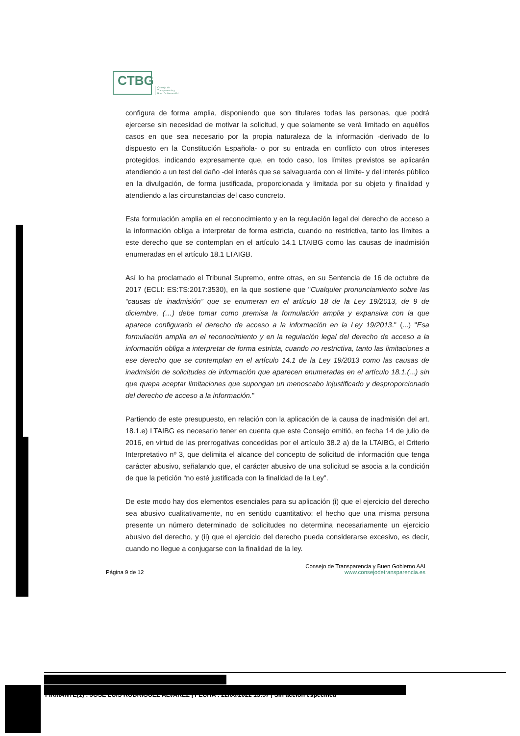CTBG
Consejo de
Transparencia y
Buen Gobierno AAI
configura de forma amplia, disponiendo que son titulares todas las personas, que podrá ejercerse sin necesidad de motivar la solicitud, y que solamente se verá limitado en aquéllos casos en que sea necesario por la propia naturaleza de la información -derivado de lo dispuesto en la Constitución Española- o por su entrada en conflicto con otros intereses protegidos, indicando expresamente que, en todo caso, los límites previstos se aplicarán atendiendo a un test del daño -del interés que se salvaguarda con el límite- y del interés público en la divulgación, de forma justificada, proporcionada y limitada por su objeto y finalidad y atendiendo a las circunstancias del caso concreto.
Esta formulación amplia en el reconocimiento y en la regulación legal del derecho de acceso a la información obliga a interpretar de forma estricta, cuando no restrictiva, tanto los límites a este derecho que se contemplan en el artículo 14.1 LTAIBG como las causas de inadmisión enumeradas en el artículo 18.1 LTAIGB.
Así lo ha proclamado el Tribunal Supremo, entre otras, en su Sentencia de 16 de octubre de 2017 (ECLI: ES:TS:2017:3530), en la que sostiene que "Cualquier pronunciamiento sobre las “causas de inadmisión” que se enumeran en el artículo 18 de la Ley 19/2013, de 9 de diciembre, (…) debe tomar como premisa la formulación amplia y expansiva con la que aparece configurado el derecho de acceso a la información en la Ley 19/2013." (...) "Esa formulación amplia en el reconocimiento y en la regulación legal del derecho de acceso a la información obliga a interpretar de forma estricta, cuando no restrictiva, tanto las limitaciones a ese derecho que se contemplan en el artículo 14.1 de la Ley 19/2013 como las causas de inadmisión de solicitudes de información que aparecen enumeradas en el artículo 18.1.(...) sin que quepa aceptar limitaciones que supongan un menoscabo injustificado y desproporcionado del derecho de acceso a la información."
Partiendo de este presupuesto, en relación con la aplicación de la causa de inadmisión del art. 18.1.e) LTAIBG es necesario tener en cuenta que este Consejo emitió, en fecha 14 de julio de 2016, en virtud de las prerrogativas concedidas por el artículo 38.2 a) de la LTAIBG, el Criterio Interpretativo nº 3, que delimita el alcance del concepto de solicitud de información que tenga carácter abusivo, señalando que, el carácter abusivo de una solicitud se asocia a la condición de que la petición “no esté justificada con la finalidad de la Ley”.
De este modo hay dos elementos esenciales para su aplicación (i) que el ejercicio del derecho sea abusivo cualitativamente, no en sentido cuantitativo: el hecho que una misma persona presente un número determinado de solicitudes no determina necesariamente un ejercicio abusivo del derecho, y (ii) que el ejercicio del derecho pueda considerarse excesivo, es decir, cuando no llegue a conjugarse con la finalidad de la ley.
Página 9 de 12 Consejo de Transparencia y Buen Gobierno AAI
www.consejodetransparencia.es
FIRMANTE(1) : JOSE LUIS RODRIGUEZ ALVAREZ | FECHA : 22/06/2022 13:57 | Sin acción específica